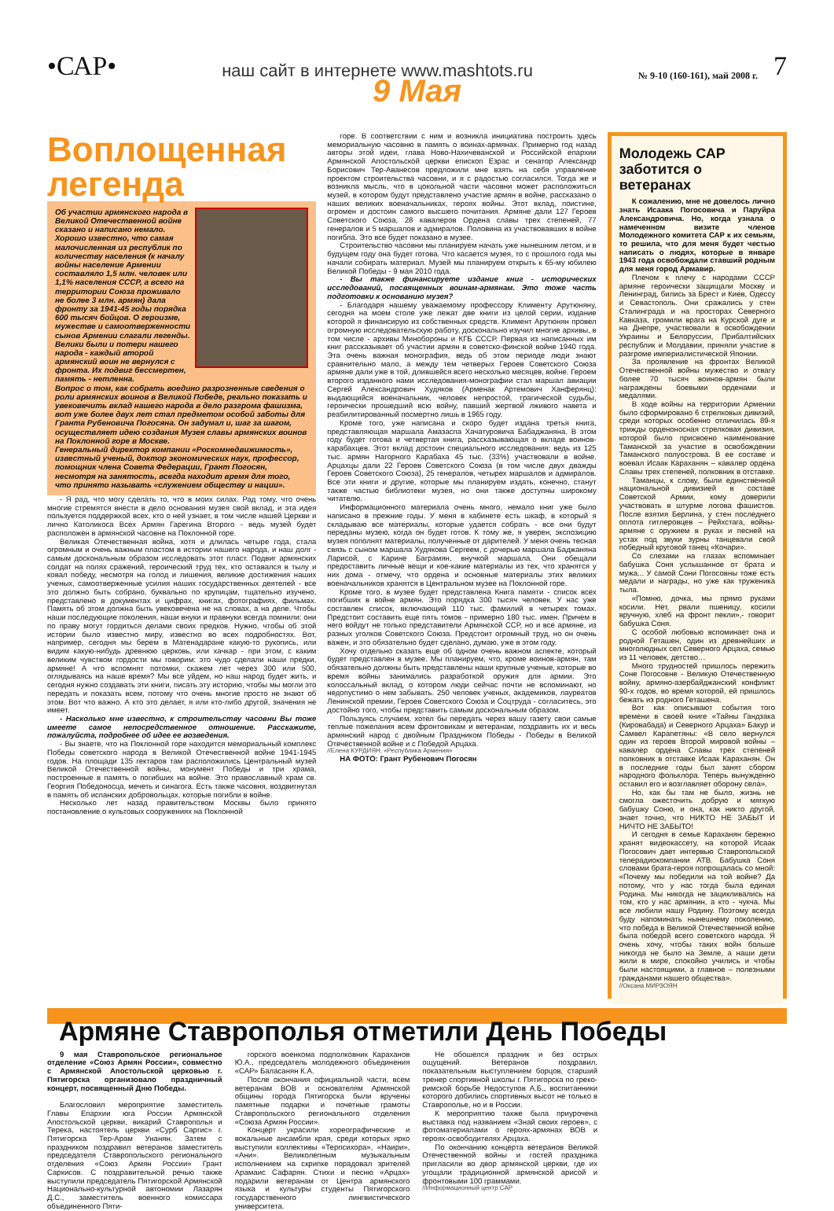•САР• наш сайт в интернете www.mashtots.ru № 9-10 (160-161), май 2008 г. 7
9 Мая
Воплощенная легенда
Об участии армянского народа в Великой Отечественной войне сказано и написано немало. Хорошо известно, что самая малочисленная из республик по количеству населения (к началу войны население Армении составляло 1,5 млн. человек или 1,1% населения СССР, а всего на территории Союза проживало не более 3 млн. армян) дала фронту за 1941-45 годы порядка 600 тысяч бойцов. О героизме, мужестве и самоотверженности сынов Армении слагали легенды. Велики были и потери нашего народа - каждый второй армянский воин не вернулся с фронта. Их подвиг бессмертен, память - нетленна.
Вопрос о том, как собрать воедино разрозненные сведения о роли армянских воинов в Великой Победе, реально показать и увековечить вклад нашего народа в дело разгрома фашизма, вот уже более двух лет стал предметом особой заботы для Гранта Рубеновича Погосяна. Он задумал и, шаг за шагом, осуществляет идею создания Музея славы армянских воинов на Поклонной горе в Москве.
Генеральный директор компании «Роскомнедвижимость», известный ученый, доктор экономических наук, профессор, помощник члена Совета Федерации, Грант Погосян, несмотря на занятость, всегда находит время для того, что принято называть «служением обществу и нации».
- Я рад, что могу сделать то, что в моих силах. Рад тому, что очень многие стремятся внести в дело основания музея свой вклад, и эта идея пользуется поддержкой всех, кто о ней узнает, в том числе нашей Церкви и лично Католикоса Всех Армян Гарегина Второго - ведь музей будет расположен в армянской часовне на Поклонной горе.
Великая Отечественная война, хотя и длилась четыре года, стала огромным и очень важным пластом в истории нашего народа, и наш долг - самым доскональным образом исследовать этот пласт. Подвиг армянских солдат на полях сражений, героический труд тех, кто оставался в тылу и ковал победу, несмотря на голод и лишения, великие достижения наших ученых, самоотверженные усилия наших государственных деятелей - все это должно быть собрано, буквально по крупицам, тщательно изучено, представлено в документах и цифрах, книгах, фотографиях, фильмах. Память об этом должна быть увековечена не на словах, а на деле. Чтобы наши последующие поколения, наши внуки и правнуки всегда помнили: они по праву могут гордиться делами своих предков. Нужно, чтобы об этой истории было известно миру, известно во всех подробностях. Вот, например, сегодня мы берем в Матенадаране какую-то рукопись, или видим какую-нибудь древнюю церковь, или хачкар - при этом, с каким великим чувством гордости мы говорим: это чудо сделали наши предки, армяне! А что вспомнят потомки, скажем лет через 300 или 500, оглядываясь на наше время? Мы все уйдем, но наш народ будет жить, и сегодня нужно создавать эти книги, писать эту историю, чтобы мы могли это передать и показать всем, потому что очень многие просто не знают об этом. Вот что важно. А кто это делает, я или кто-либо другой, значения не имеет.
- Насколько мне известно, к строительству часовни Вы тоже имеете самое непосредственное отношение. Расскажите, пожалуйста, подробнее об идее ее возведения.
- Вы знаете, что на Поклонной горе находится мемориальный комплекс Победы советского народа в Великой Отечественной войне 1941-1945 годов. На площади 135 гектаров там расположились Центральный музей Великой Отечественной войны, монумент Победы и три храма, построенные в память о погибших на войне. Это православный храм св. Георгия Победоносца, мечеть и синагога. Есть также часовня, воздвигнутая в память об испанских добровольцах, которые погибли в войне.
Несколько лет назад правительством Москвы было принято постановление о культовых сооружениях на Поклонной
горе. В соответствии с ним и возникла инициатива построить здесь мемориальную часовню в память о воинах-армянах. Примерно год назад авторы этой идеи, глава Ново-Нахичеванской и Российской епархии Армянской Апостольской церкви епископ Езрас и сенатор Александр Борисович Тер-Аванесов предложили мне взять на себя управление проектом строительства часовни, и я с радостью согласился. Тогда же и возникла мысль, что в цокольной части часовни может расположиться музей, в котором будут представлено участие армян в войне, рассказано о наших великих военачальниках, героях войны. Этот вклад, поистине, огромен и достоин самого высшего почитания. Армяне дали 127 Героев Советского Союза, 28 кавалеров Ордена славы трех степеней, 77 генералов и 5 маршалов и адмиралов. Половина из участвовавших в войне погибла. Это все будет показано в музее.
Строительство часовни мы планируем начать уже нынешним летом, и в будущем году она будет готова. Что касается музея, то с прошлого года мы начали собирать материал. Музей мы планируем открыть к 65-му юбилею Великой Победы - 9 мая 2010 года.
- Вы также финансируете издание книг - исторических исследований, посвященных воинам-армянам. Это тоже часть подготовки к основанию музея?
- Благодаря нашему уважаемому профессору Клименту Арутюняну, сегодня на моем столе уже лежат две книги из целой серии, издание которой я финансирую из собственных средств. Климент Арутюнян провел огромную исследовательскую работу, досконально изучил многие архивы, в том числе - архивы Минобороны и КГБ СССР. Первая из написанных им книг рассказывает об участии армян в советско-финской войне 1940 года. Эта очень важная монография, ведь об этом периоде люди знают сравнительно мало, а между тем четверых Героев Советского Союза армяне дали уже в той, длившейся всего несколько месяцев, войне. Героем второго изданного нами исследования-монографии стал маршал авиации Сергей Александрович Худяков (Арменак Артемович Ханферянц): выдающийся военачальник, человек непростой, трагической судьбы, героически прошедший всю войну, павший жертвой лживого навета и реабилитированный посмертно лишь в 1965 году.
Кроме того, уже написана и скоро будет издана третья книга, представляющая маршала Амазаспа Хачатуровича Бабаджаняна. В этом году будет готова и четвертая книга, рассказывающая о вкладе воинов-карабахцев. Этот вклад достоин специального исследования: ведь из 125 тыс. армян Нагорного Карабаха 45 тыс. (33%) участвовали в войне. Арцахцы дали 22 Героев Советского Союза (в том числе двух дважды Героев Советского Союза), 25 генералов, четырех маршалов и адмиралов. Все эти книги и другие, которые мы планируем издать, конечно, станут также частью библиотеки музея, но они также доступны широкому читателю.
Информационного материала очень много, немало книг уже было написано в прежние годы. У меня в кабинете есть шкаф, в который я складываю все материалы, которые удается собрать - все они будут переданы музею, когда он будет готов. К тому же, я уверен, экспозицию музея пополнят материалы, полученные от дарителей. У меня очень тесная связь с сыном маршала Худякова Сергеем, с дочерью маршала Баджаняна Ларисой, с Карине Баграмян, внучкой маршала. Они обещали предоставить личные вещи и кое-какие материалы из тех, что хранятся у них дома - отмечу, что ордена и основные материалы этих великих военачальников хранятся в Центральном музее на Поклонной горе.
Кроме того, в музее будет представлена Книга памяти - список всех погибших в войне армян. Это порядка 300 тысяч человек. У нас уже составлен список, включающий 110 тыс. фамилий в четырех томах. Предстоит составить еще пять томов - примерно 180 тыс. имен. Причем в него войдут не только представители Армянской ССР, но и все армяне, из разных уголков Советского Союза. Предстоит огромный труд, но он очень важен, и это обязательно будет сделано, думаю, уже в этом году.
Хочу отдельно сказать еще об одном очень важном аспекте, который будет представлен в музее. Мы планируем, что, кроме воинов-армян, там обязательно должны быть представлены наши крупные ученые, которые во время войны занимались разработкой оружия для армии. Это колоссальный вклад, о котором люди сейчас почти не вспоминают, но недопустимо о нем забывать. 250 человек ученых, академиков, лауреатов Ленинской премии, Героев Советского Союза и Соцтруда - согласитесь, это достойно того, чтобы представить самым доскональным образом.
Пользуясь случаем, хотел бы передать через вашу газету свои самые теплые пожелания всем фронтовикам и ветеранам, поздравить их и весь армянский народ с двойным Праздником Победы - Победы в Великой Отечественной войне и с Победой Арцаха.
//Елена КУРДИЯН, «Республика Армения»
НА ФОТО: Грант Рубенович Погосян
Молодежь САР заботится о ветеранах
К сожалению, мне не довелось лично знать Исаака Погосовича и Паруйра Александровича. Но, когда узнала о намеченном визите членов Молодежного комитета САР к их семьям, то решила, что для меня будет честью написать о людях, которые в январе 1943 года освобождали ставший родным для меня город Армавир.
Плечом к плечу с народами СССР армяне героически защищали Москву и Ленинград, бились за Брест и Киев, Одессу и Севастополь. Они сражались у стен Сталинграда и на просторах Северного Кавказа, громили врага на Курской дуге и на Днепре, участвовали в освобождении Украины и Белоруссии, Прибалтийских республик и Молдавии, приняли участие в разгроме империалистической Японии.
За проявление на фронтах Великой Отечественной войны мужество и отвагу более 70 тысяч воинов-армян были награждены боевыми орденами и медалями.
В ходе войны на территории Армении было сформировано 6 стрелковых дивизий, среди которых особенно отличилась 89-я трижды орденоносная стрелковая дивизия, которой было присвоено наименование Таманской за участие в освобождении Таманского полуострова. В ее составе и воевал Исаак Караханян – кавалер ордена Славы трех степеней, полковник в отставке.
Таманцы, к слову, были единственной национальной дивизией в составе Советской Армии, кому доверили участвовать в штурме логова фашистов. После взятия Берлина, у стен последнего оплота гитлеровцев – Рейхстага, войны-армяне с оружием в руках и песней на устах под звуки зурны танцевали свой победный круговой танец «Кочари».
Со слезами на глазах вспоминает бабушка Соня услышанное от брата и мужа... У самой Сони Погосовны тоже есть медали и награды, но уже как труженика тыла.
«Помню, дочка, мы прямо руками косили. Нет, рвали пшеницу, косили вручную, хлеб на фронт пекли»,- говорит бабушка Соня.
С особой любовью вспоминает она и родной Геташен, один из древнейших и многолюдных сел Северного Арцаха, семью из 11 человек, детство…
Много трудностей пришлось пережить Соне Погосовне - Великую Отечественную войну, армяно-азербайджанский конфликт 90-х годов, во время которой, ей пришлось бежать из родного Геташена.
Вот как описывают события того времени в своей книге «Тайны Гандзака (Кировабада) и Северного Арцаха» Бакур и Самвел Карапетяны: «В село вернулся один из героев Второй мировой войны – кавалер ордена Славы трех степеней полковник в отставке Исаак Караханян. Он в последние годы был занят сбором народного фольклора. Теперь вынужденно оставил его и возглавляет оборону села».
Но, как бы там не было, жизнь не смогла ожесточить добрую и мягкую бабушку Соню, и она, как никто другой, знает точно, что НИКТО НЕ ЗАБЫТ И НИЧТО НЕ ЗАБЫТО!
И сегодня в семье Караханян бережно хранят видеокассету, на которой Исаак Погосович дает интервью Ставропольской телерадиокомпании АТВ. Бабушка Соня словами брата-героя попрощалась со мной: «Почему мы победили на той войне? Да потому, что у нас тогда была единая Родина. Мы никогда не зацикливались на том, кто у нас армянин, а кто - чукча. Мы все любили нашу Родину. Поэтому всегда буду напоминать нынешнему поколению, что победа в Великой Отечественной войне была победой всего советского народа. Я очень хочу, чтобы таких войн больше никогда не было на Земле, а наши дети жили в мире, спокойно учились и чтобы были настоящими, а главное – полезными гражданами нашего общества».
//Оксана МИРЗОЯН
Армяне Ставрополья отметили День Победы
9 мая Ставропольское региональное отделение «Союз Армян России», совместно с Армянской Апостольской церковью г. Пятигорска организовало праздничный концерт, посвященный Дню Победы.
Благословил мероприятие заместитель Главы Епархии юга России Армянской Апостольской церкви, викарий Ставрополья и Терека, настоятель церкви «Сурб Саргис» г. Пятигорска Тер-Арам Унанян. Затем с праздником поздравил ветеранов заместитель председателя Ставропольского регионального отделения «Союз Армян России» Грант Саркисов. С поздравительной речью также выступили председатель Пятигорской Армянской Национально-культурной автономии Лазарян Д.С., заместитель военного комиссара объединенного Пяти-
горского военкома подполковник Караханов Ю.А., председатель молодежного объединения «САР» Баласанян К.А.
После окончания официальной части, всем ветеранам ВОВ и основателям Армянской общины города Пятигорска были вручены памятные подарки и почетные грамоты Ставропольского регионального отделения «Союза Армян России».
Концерт украсили хореографические и вокальные ансамбли края, среди которых ярко выступили коллективы «Терпсихора», «Наири», «Ани». Великолепным музыкальным исполнением на скрипке порадовал зрителей Арамаис Сафарян. Стихи и песню «Арцах» подарили ветеранам от Центра армянского языка и культуры студенты Пятигорского государственного лингвистического университета.
Не обошелся праздник и без острых ощущений. Ветеранов поздравил, показательным выступлением борцов, старший тренер спортивной школы г. Пятигорска по греко-римской борьбе Недоступов А.Б., воспитанники которого добились спортивных высот не только в Ставрополье, но и в России.
К мероприятию также была приурочена выставка под названием «Знай своих героев», с фотоматериалами о героях-армянах ВОВ и героях-освободителях Арцаха.
По окончанию концерта ветеранов Великой Отечественной войны и гостей праздника пригласили во двор армянской церкви, где их угощали традиционной армянской арисой и фронтовыми 100 граммами.
//Информационный центр САР